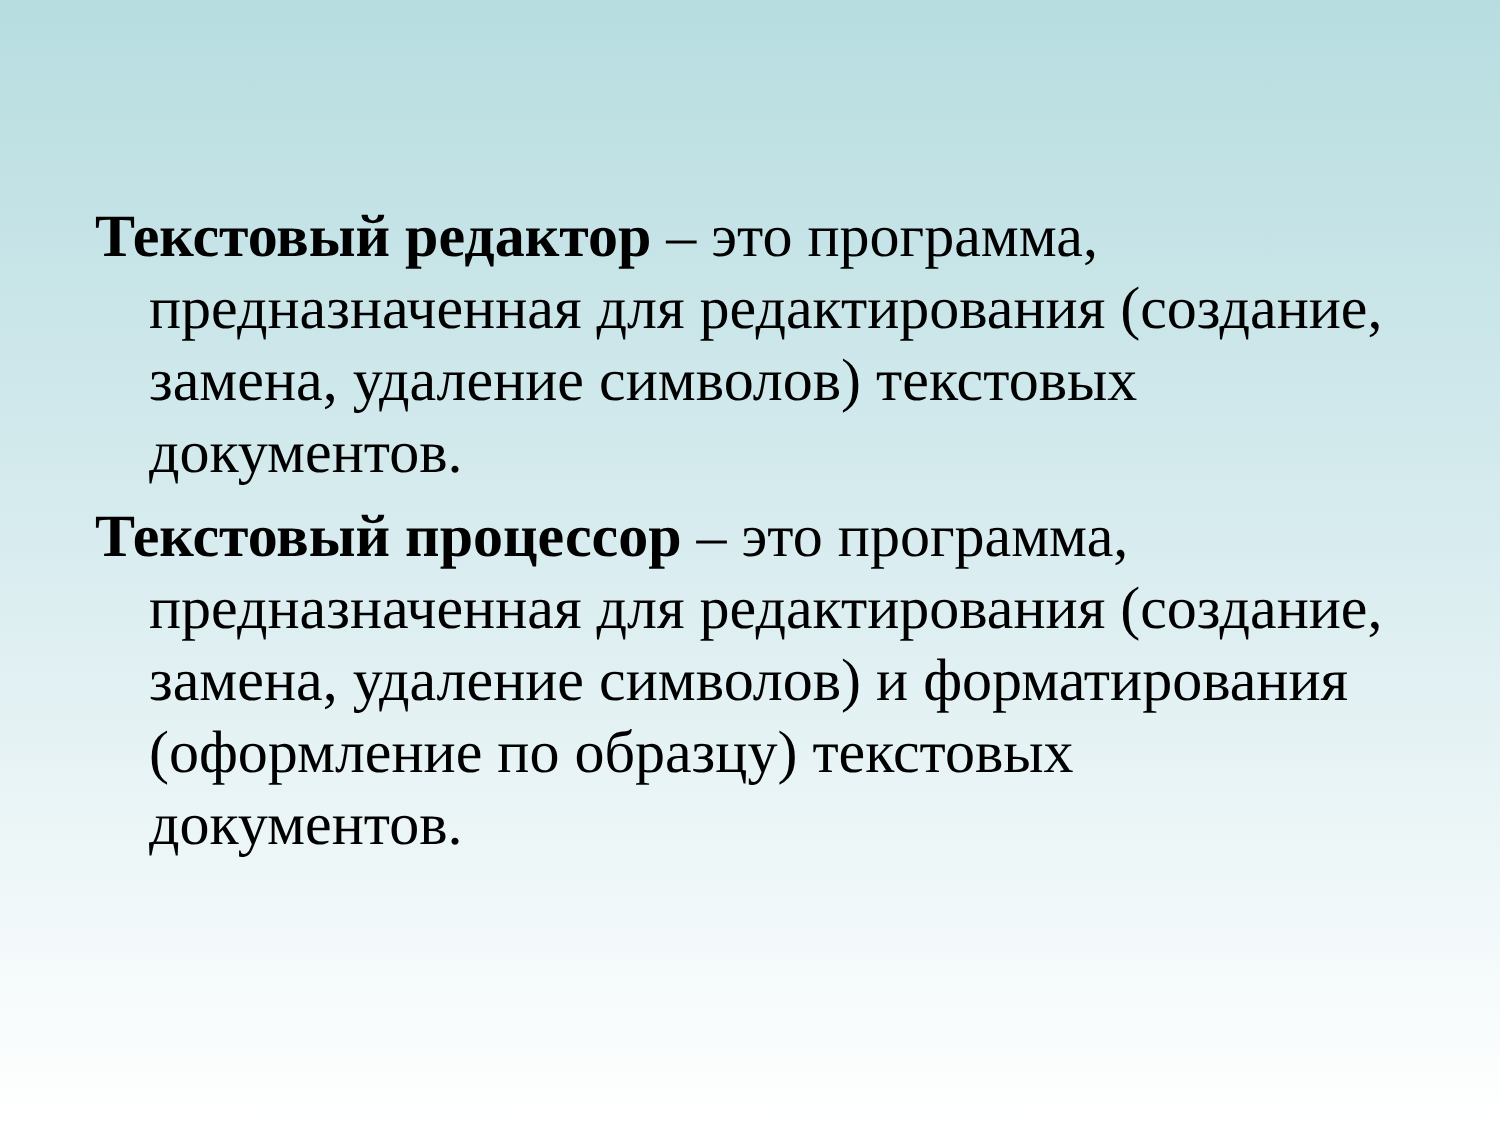Текстовый редактор – это программа, предназначенная для редактирования (создание, замена, удаление символов) текстовых документов.
Текстовый процессор – это программа, предназначенная для редактирования (создание, замена, удаление символов) и форматирования (оформление по образцу) текстовых документов.